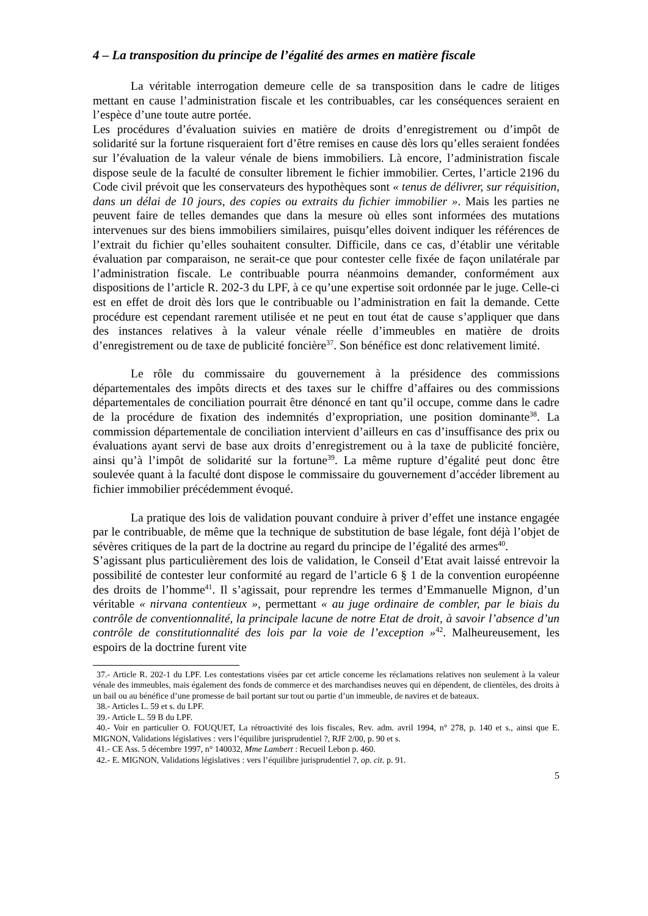4 – La transposition du principe de l’égalité des armes en matière fiscale
La véritable interrogation demeure celle de sa transposition dans le cadre de litiges mettant en cause l’administration fiscale et les contribuables, car les conséquences seraient en l’espèce d’une toute autre portée.
Les procédures d’évaluation suivies en matière de droits d’enregistrement ou d’impôt de solidarité sur la fortune risqueraient fort d’être remises en cause dès lors qu’elles seraient fondées sur l’évaluation de la valeur vénale de biens immobiliers. Là encore, l’administration fiscale dispose seule de la faculté de consulter librement le fichier immobilier. Certes, l’article 2196 du Code civil prévoit que les conservateurs des hypothèques sont « tenus de délivrer, sur réquisition, dans un délai de 10 jours, des copies ou extraits du fichier immobilier ». Mais les parties ne peuvent faire de telles demandes que dans la mesure où elles sont informées des mutations intervenues sur des biens immobiliers similaires, puisqu’elles doivent indiquer les références de l’extrait du fichier qu’elles souhaitent consulter. Difficile, dans ce cas, d’établir une véritable évaluation par comparaison, ne serait-ce que pour contester celle fixée de façon unilatérale par l’administration fiscale. Le contribuable pourra néanmoins demander, conformément aux dispositions de l’article R. 202-3 du LPF, à ce qu’une expertise soit ordonnée par le juge. Celle-ci est en effet de droit dès lors que le contribuable ou l’administration en fait la demande. Cette procédure est cependant rarement utilisée et ne peut en tout état de cause s’appliquer que dans des instances relatives à la valeur vénale réelle d’immeubles en matière de droits d’enregistrement ou de taxe de publicité foncière<sup>37</sup>. Son bénéfice est donc relativement limité.
Le rôle du commissaire du gouvernement à la présidence des commissions départementales des impôts directs et des taxes sur le chiffre d’affaires ou des commissions départementales de conciliation pourrait être dénoncé en tant qu’il occupe, comme dans le cadre de la procédure de fixation des indemnités d’expropriation, une position dominante<sup>38</sup>. La commission départementale de conciliation intervient d’ailleurs en cas d’insuffisance des prix ou évaluations ayant servi de base aux droits d’enregistrement ou à la taxe de publicité foncière, ainsi qu’à l’impôt de solidarité sur la fortune<sup>39</sup>. La même rupture d’égalité peut donc être soulevée quant à la faculté dont dispose le commissaire du gouvernement d’accéder librement au fichier immobilier précédemment évoqué.
La pratique des lois de validation pouvant conduire à priver d’effet une instance engagée par le contribuable, de même que la technique de substitution de base légale, font déjà l’objet de sévères critiques de la part de la doctrine au regard du principe de l’égalité des armes<sup>40</sup>.
S’agissant plus particulièrement des lois de validation, le Conseil d’Etat avait laissé entrevoir la possibilité de contester leur conformité au regard de l’article 6 § 1 de la convention européenne des droits de l’homme<sup>41</sup>. Il s’agissait, pour reprendre les termes d’Emmanuelle Mignon, d’un véritable « nirvana contentieux », permettant « au juge ordinaire de combler, par le biais du contrôle de conventionnalité, la principale lacune de notre Etat de droit, à savoir l’absence d’un contrôle de constitutionnalité des lois par la voie de l’exception »<sup>42</sup>. Malheureusement, les espoirs de la doctrine furent vite
37.- Article R. 202-1 du LPF. Les contestations visées par cet article concerne les réclamations relatives non seulement à la valeur vénale des immeubles, mais également des fonds de commerce et des marchandises neuves qui en dépendent, de clientèles, des droits à un bail ou au bénéfice d’une promesse de bail portant sur tout ou partie d’un immeuble, de navires et de bateaux.
38.- Articles L. 59 et s. du LPF.
39.- Article L. 59 B du LPF.
40.- Voir en particulier O. FOUQUET, La rétroactivité des lois fiscales, Rev. adm. avril 1994, n° 278, p. 140 et s., ainsi que E. MIGNON, Validations législatives : vers l’équilibre jurisprudentiel ?, RJF 2/00, p. 90 et s.
41.- CE Ass. 5 décembre 1997, n° 140032, Mme Lambert : Recueil Lebon p. 460.
42.- E. MIGNON, Validations législatives : vers l’équilibre jurisprudentiel ?, op. cit. p. 91.
5